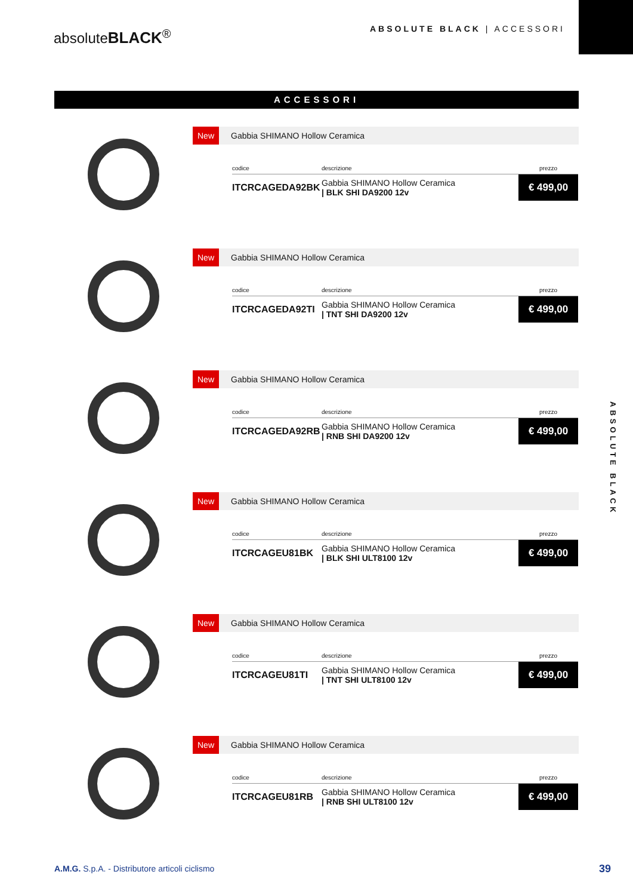absoluteBLACK<sup>®</sup> ABSOLUTE BLACK | ACCESSORI
ACCESSORI
ABSOLUTE BLACK
New Gabbia SHIMANO Hollow Ceramica
| codice | descrizione | prezzo |
| --- | --- | --- |
| ITCRCAGEDA92BK | Gabbia SHIMANO Hollow Ceramica / BLK SHI DA9200 12v | € 499,00 |
New Gabbia SHIMANO Hollow Ceramica
| codice | descrizione | prezzo |
| --- | --- | --- |
| ITCRCAGEDA92TI | Gabbia SHIMANO Hollow Ceramica / TNT SHI DA9200 12v | € 499,00 |
New Gabbia SHIMANO Hollow Ceramica
| codice | descrizione | prezzo |
| --- | --- | --- |
| ITCRCAGEDA92RB | Gabbia SHIMANO Hollow Ceramica / RNB SHI DA9200 12v | € 499,00 |
New Gabbia SHIMANO Hollow Ceramica
| codice | descrizione | prezzo |
| --- | --- | --- |
| ITCRCAGEU81BK | Gabbia SHIMANO Hollow Ceramica / BLK SHI ULT8100 12v | € 499,00 |
New Gabbia SHIMANO Hollow Ceramica
| codice | descrizione | prezzo |
| --- | --- | --- |
| ITCRCAGEU81TI | Gabbia SHIMANO Hollow Ceramica / TNT SHI ULT8100 12v | € 499,00 |
New Gabbia SHIMANO Hollow Ceramica
| codice | descrizione | prezzo |
| --- | --- | --- |
| ITCRCAGEU81RB | Gabbia SHIMANO Hollow Ceramica / RNB SHI ULT8100 12v | € 499,00 |
A.M.G. S.p.A. - Distributore articoli ciclismo
39